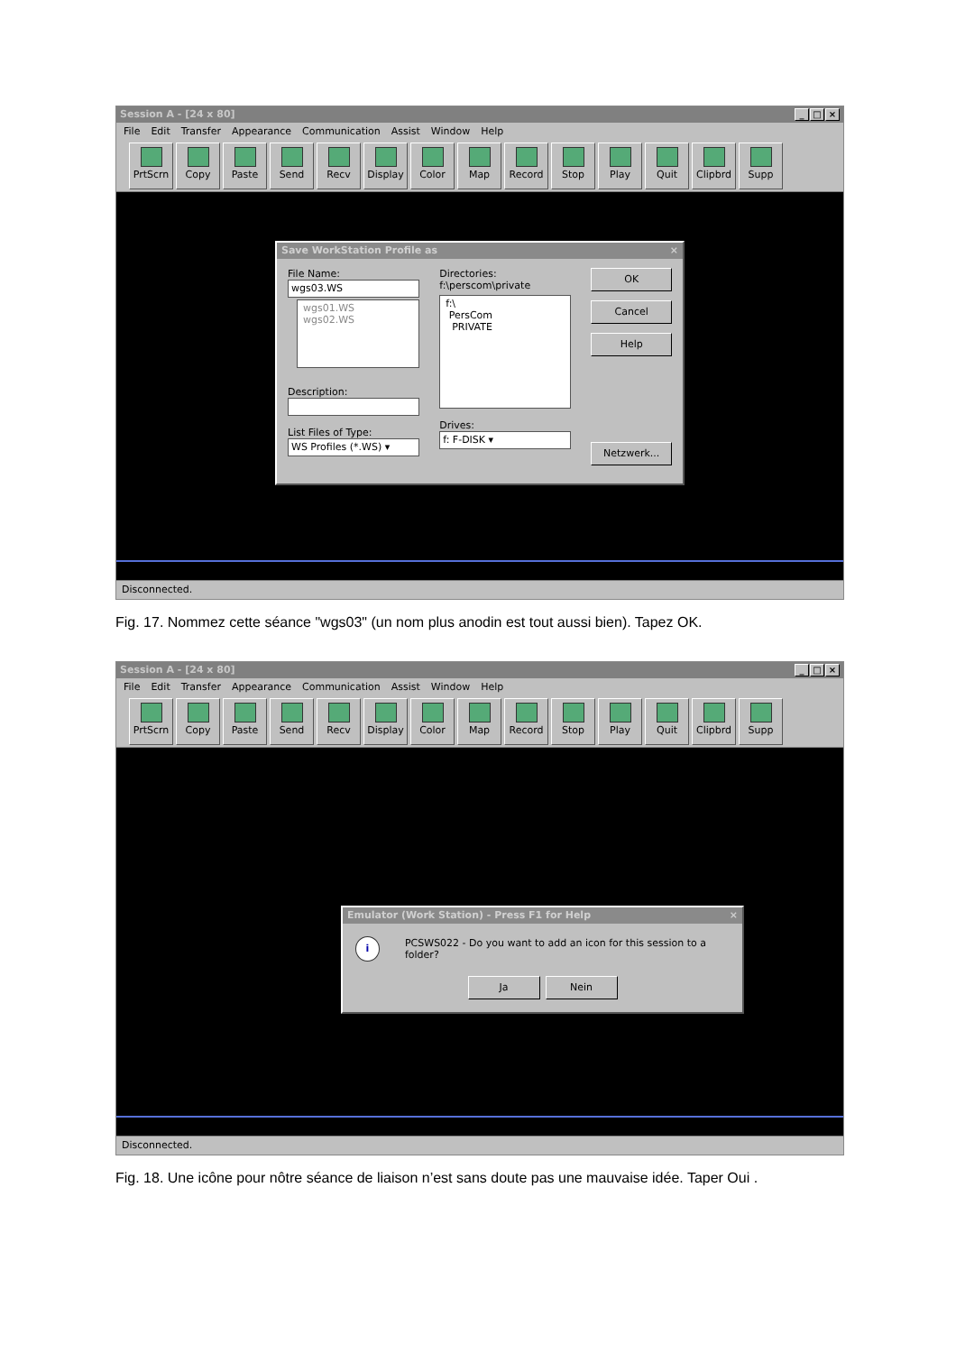Session A - [24 x 80] _ □ ×
File Edit Transfer Appearance Communication Assist Window Help
PrtScrn Copy Paste Send Recv Display Color Map Record Stop Play Quit Clipbrd Supp
Save WorkStation Profile as ×
File Name:
wgs03.WS
wgs01.WS
wgs02.WS
Description:
List Files of Type:
WS Profiles (*.WS) ▾
Directories:
f:\perscom\private
f:\
PersCom
PRIVATE
Drives:
f: F-DISK ▾
OK
Cancel
Help
Netzwerk...
Disconnected.
Fig. 17. Nommez cette séance "wgs03" (un nom plus anodin est tout aussi bien). Tapez OK.
Session A - [24 x 80] _ □ ×
File Edit Transfer Appearance Communication Assist Window Help
PrtScrn Copy Paste Send Recv Display Color Map Record Stop Play Quit Clipbrd Supp
Emulator (Work Station) - Press F1 for Help ×
i PCSWS022 - Do you want to add an icon for this session to a folder?
Ja Nein
Disconnected.
Fig. 18. Une icône pour nôtre séance de liaison n’est sans doute pas une mauvaise idée. Taper Oui .